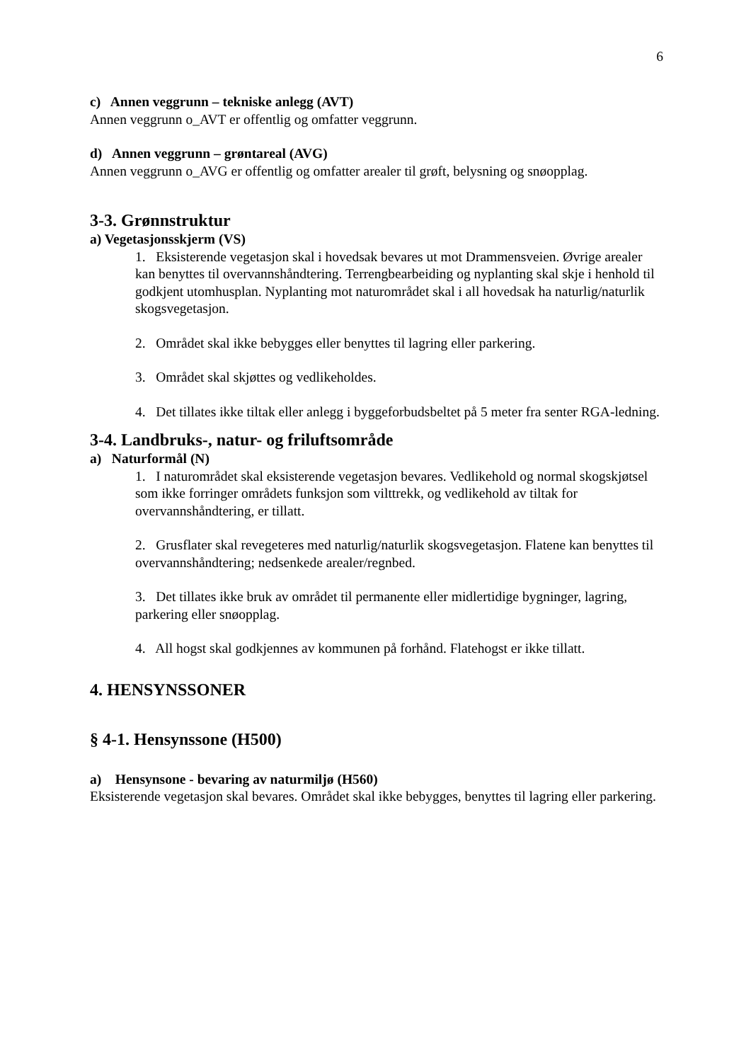6
c) Annen veggrunn – tekniske anlegg (AVT)
Annen veggrunn o_AVT er offentlig og omfatter veggrunn.
d) Annen veggrunn – grøntareal (AVG)
Annen veggrunn o_AVG er offentlig og omfatter arealer til grøft, belysning og snøopplag.
3-3. Grønnstruktur
a) Vegetasjonsskjerm (VS)
1. Eksisterende vegetasjon skal i hovedsak bevares ut mot Drammensveien. Øvrige arealer kan benyttes til overvannshåndtering. Terrengbearbeiding og nyplanting skal skje i henhold til godkjent utomhusplan. Nyplanting mot naturområdet skal i all hovedsak ha naturlig/naturlik skogsvegetasjon.
2. Området skal ikke bebygges eller benyttes til lagring eller parkering.
3. Området skal skjøttes og vedlikeholdes.
4. Det tillates ikke tiltak eller anlegg i byggeforbudsbeltet på 5 meter fra senter RGA-ledning.
3-4. Landbruks-, natur- og friluftsområde
a) Naturformål (N)
1. I naturområdet skal eksisterende vegetasjon bevares. Vedlikehold og normal skogskjøtsel som ikke forringer områdets funksjon som vilttrekk, og vedlikehold av tiltak for overvannshåndtering, er tillatt.
2. Grusflater skal revegeteres med naturlig/naturlik skogsvegetasjon. Flatene kan benyttes til overvannshåndtering; nedsenkede arealer/regnbed.
3. Det tillates ikke bruk av området til permanente eller midlertidige bygninger, lagring, parkering eller snøopplag.
4. All hogst skal godkjennes av kommunen på forhånd. Flatehogst er ikke tillatt.
4. HENSYNSSONER
§ 4-1. Hensynssone (H500)
a) Hensynsone - bevaring av naturmiljø (H560)
Eksisterende vegetasjon skal bevares. Området skal ikke bebygges, benyttes til lagring eller parkering.